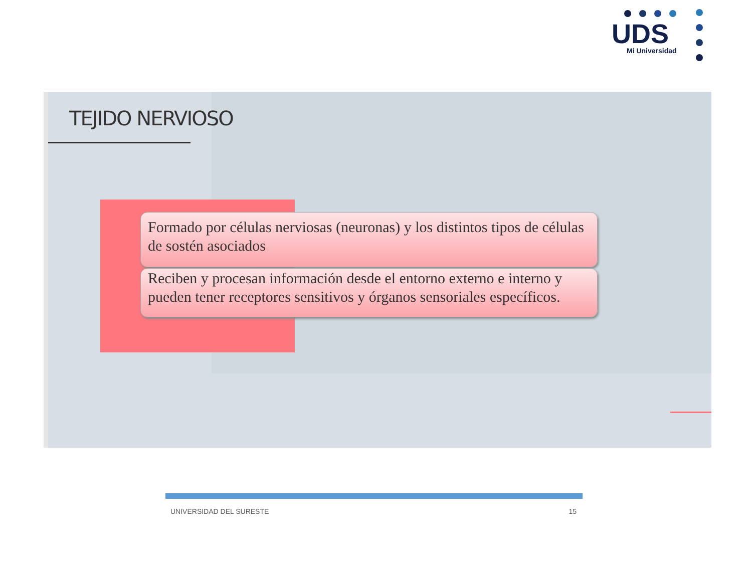UDS
Mi Universidad
TEJIDO NERVIOSO
Formado por células nerviosas (neuronas) y los distintos tipos de células de sostén asociados
Reciben y procesan información desde el entorno externo e interno y pueden tener receptores sensitivos y órganos sensoriales específicos.
UNIVERSIDAD DEL SURESTE 15